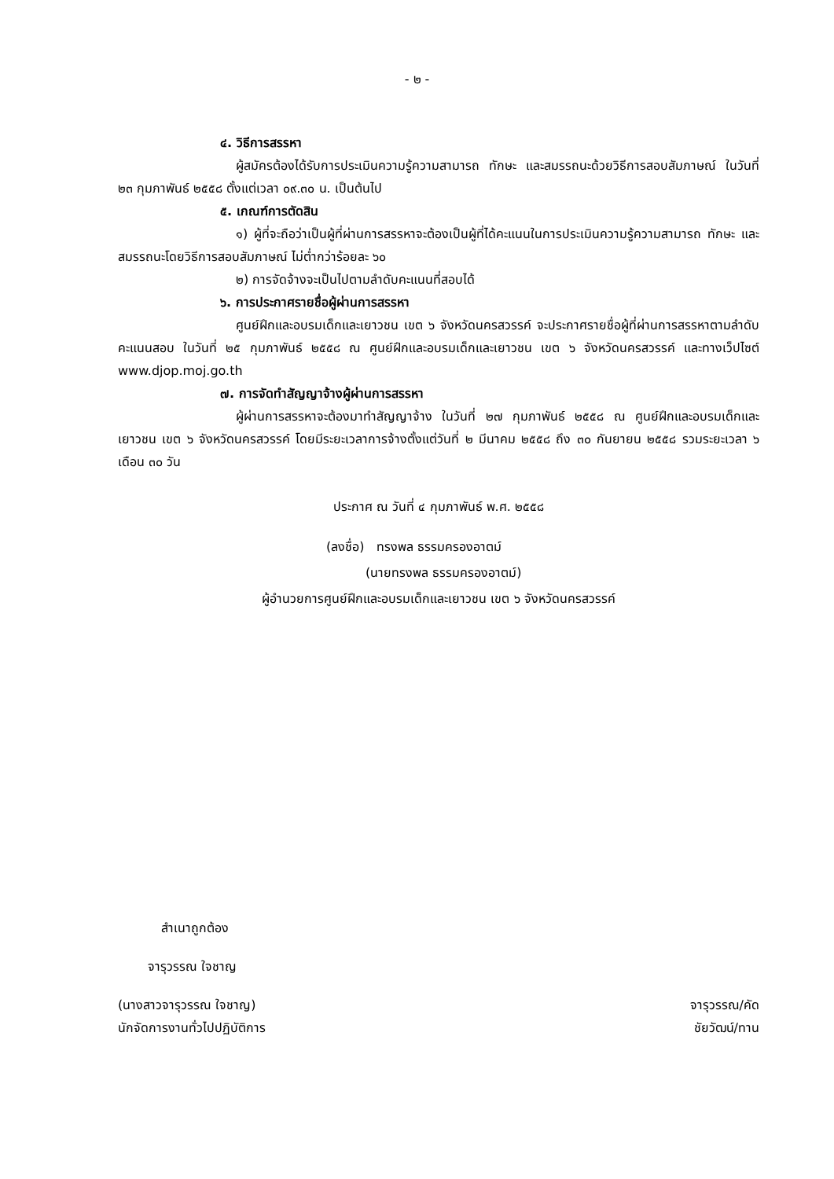- ๒ -
๔. วิธีการสรรหา
ผู้สมัครต้องได้รับการประเมินความรู้ความสามารถ ทักษะ และสมรรถนะด้วยวิธีการสอบสัมภาษณ์ ในวันที่ ๒๓ กุมภาพันธ์ ๒๕๕๘ ตั้งแต่เวลา ๐๙.๓๐ น. เป็นต้นไป
๕. เกณฑ์การตัดสิน
๑) ผู้ที่จะถือว่าเป็นผู้ที่ผ่านการสรรหาจะต้องเป็นผู้ที่ได้คะแนนในการประเมินความรู้ความสามารถ ทักษะ และสมรรถนะโดยวิธีการสอบสัมภาษณ์ ไม่ต่ำกว่าร้อยละ ๖๐
๒) การจัดจ้างจะเป็นไปตามลำดับคะแนนที่สอบได้
๖. การประกาศรายชื่อผู้ผ่านการสรรหา
ศูนย์ฝึกและอบรมเด็กและเยาวชน เขต ๖ จังหวัดนครสวรรค์ จะประกาศรายชื่อผู้ที่ผ่านการสรรหาตามลำดับคะแนนสอบ ในวันที่ ๒๕ กุมภาพันธ์ ๒๕๕๘ ณ ศูนย์ฝึกและอบรมเด็กและเยาวชน เขต ๖ จังหวัดนครสวรรค์ และทางเว็ปไซต์ www.djop.moj.go.th
๗. การจัดทำสัญญาจ้างผู้ผ่านการสรรหา
ผู้ผ่านการสรรหาจะต้องมาทำสัญญาจ้าง ในวันที่ ๒๗ กุมภาพันธ์ ๒๕๕๘ ณ ศูนย์ฝึกและอบรมเด็กและเยาวชน เขต ๖ จังหวัดนครสวรรค์ โดยมีระยะเวลาการจ้างตั้งแต่วันที่ ๒ มีนาคม ๒๕๕๘ ถึง ๓๐ กันยายน ๒๕๕๘ รวมระยะเวลา ๖ เดือน ๓๐ วัน
ประกาศ ณ วันที่ ๔ กุมภาพันธ์ พ.ศ. ๒๕๕๘
(ลงชื่อ) ทรงพล ธรรมครองอาตม์
(นายทรงพล ธรรมครองอาตม์)
ผู้อำนวยการศูนย์ฝึกและอบรมเด็กและเยาวชน เขต ๖ จังหวัดนครสวรรค์
สำเนาถูกต้อง
จารุวรรณ ใจชาญ
(นางสาวจารุวรรณ ใจชาญ) จารุวรรณ/คัด
นักจัดการงานทั่วไปปฏิบัติการ ชัยวัฒน์/ทาน